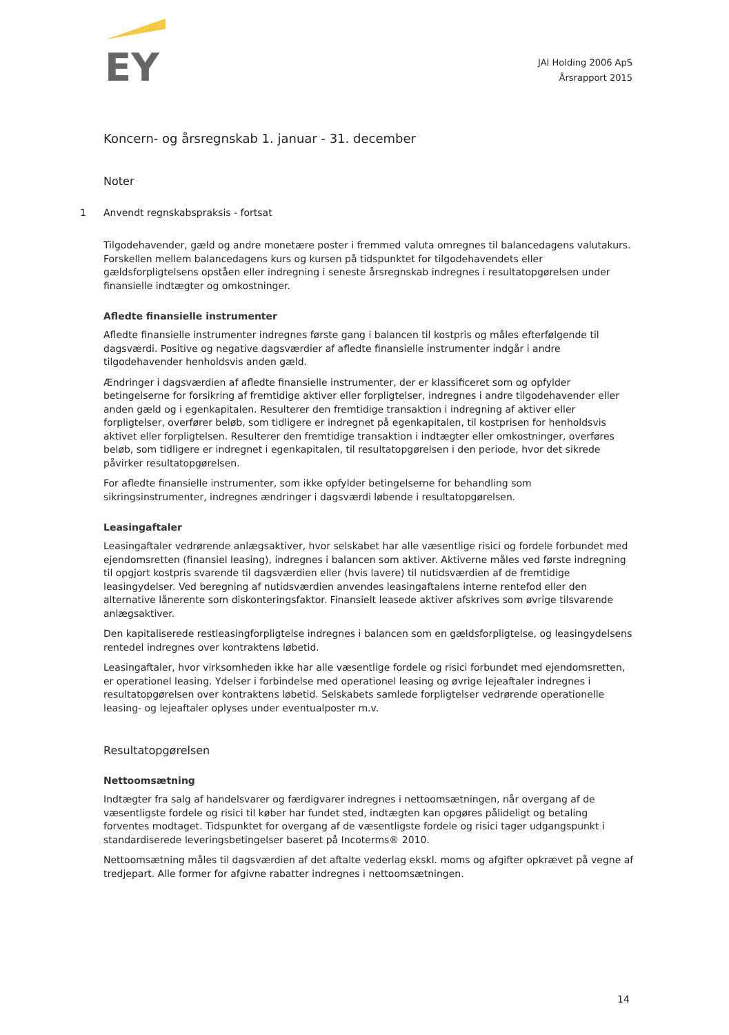EY
JAI Holding 2006 ApS
Årsrapport 2015
Koncern- og årsregnskab 1. januar - 31. december
Noter
1 Anvendt regnskabspraksis - fortsat
Tilgodehavender, gæld og andre monetære poster i fremmed valuta omregnes til balancedagens valutakurs. Forskellen mellem balancedagens kurs og kursen på tidspunktet for tilgodehavendets eller gældsforpligtelsens opståen eller indregning i seneste årsregnskab indregnes i resultatopgørelsen under finansielle indtægter og omkostninger.
Afledte finansielle instrumenter
Afledte finansielle instrumenter indregnes første gang i balancen til kostpris og måles efterfølgende til dagsværdi. Positive og negative dagsværdier af afledte finansielle instrumenter indgår i andre tilgodehavender henholdsvis anden gæld.
Ændringer i dagsværdien af afledte finansielle instrumenter, der er klassificeret som og opfylder betingelserne for forsikring af fremtidige aktiver eller forpligtelser, indregnes i andre tilgodehavender eller anden gæld og i egenkapitalen. Resulterer den fremtidige transaktion i indregning af aktiver eller forpligtelser, overfører beløb, som tidligere er indregnet på egenkapitalen, til kostprisen for henholdsvis aktivet eller forpligtelsen. Resulterer den fremtidige transaktion i indtægter eller omkostninger, overføres beløb, som tidligere er indregnet i egenkapitalen, til resultatopgørelsen i den periode, hvor det sikrede påvirker resultatopgørelsen.
For afledte finansielle instrumenter, som ikke opfylder betingelserne for behandling som sikringsinstrumenter, indregnes ændringer i dagsværdi løbende i resultatopgørelsen.
Leasingaftaler
Leasingaftaler vedrørende anlægsaktiver, hvor selskabet har alle væsentlige risici og fordele forbundet med ejendomsretten (finansiel leasing), indregnes i balancen som aktiver. Aktiverne måles ved første indregning til opgjort kostpris svarende til dagsværdien eller (hvis lavere) til nutidsværdien af de fremtidige leasingydelser. Ved beregning af nutidsværdien anvendes leasingaftalens interne rentefod eller den alternative lånerente som diskonteringsfaktor. Finansielt leasede aktiver afskrives som øvrige tilsvarende anlægsaktiver.
Den kapitaliserede restleasingforpligtelse indregnes i balancen som en gældsforpligtelse, og leasingydelsens rentedel indregnes over kontraktens løbetid.
Leasingaftaler, hvor virksomheden ikke har alle væsentlige fordele og risici forbundet med ejendomsretten, er operationel leasing. Ydelser i forbindelse med operationel leasing og øvrige lejeaftaler indregnes i resultatopgørelsen over kontraktens løbetid. Selskabets samlede forpligtelser vedrørende operationelle leasing- og lejeaftaler oplyses under eventualposter m.v.
Resultatopgørelsen
Nettoomsætning
Indtægter fra salg af handelsvarer og færdigvarer indregnes i nettoomsætningen, når overgang af de væsentligste fordele og risici til køber har fundet sted, indtægten kan opgøres pålideligt og betaling forventes modtaget. Tidspunktet for overgang af de væsentligste fordele og risici tager udgangspunkt i standardiserede leveringsbetingelser baseret på Incoterms® 2010.
Nettoomsætning måles til dagsværdien af det aftalte vederlag ekskl. moms og afgifter opkrævet på vegne af tredjepart. Alle former for afgivne rabatter indregnes i nettoomsætningen.
14